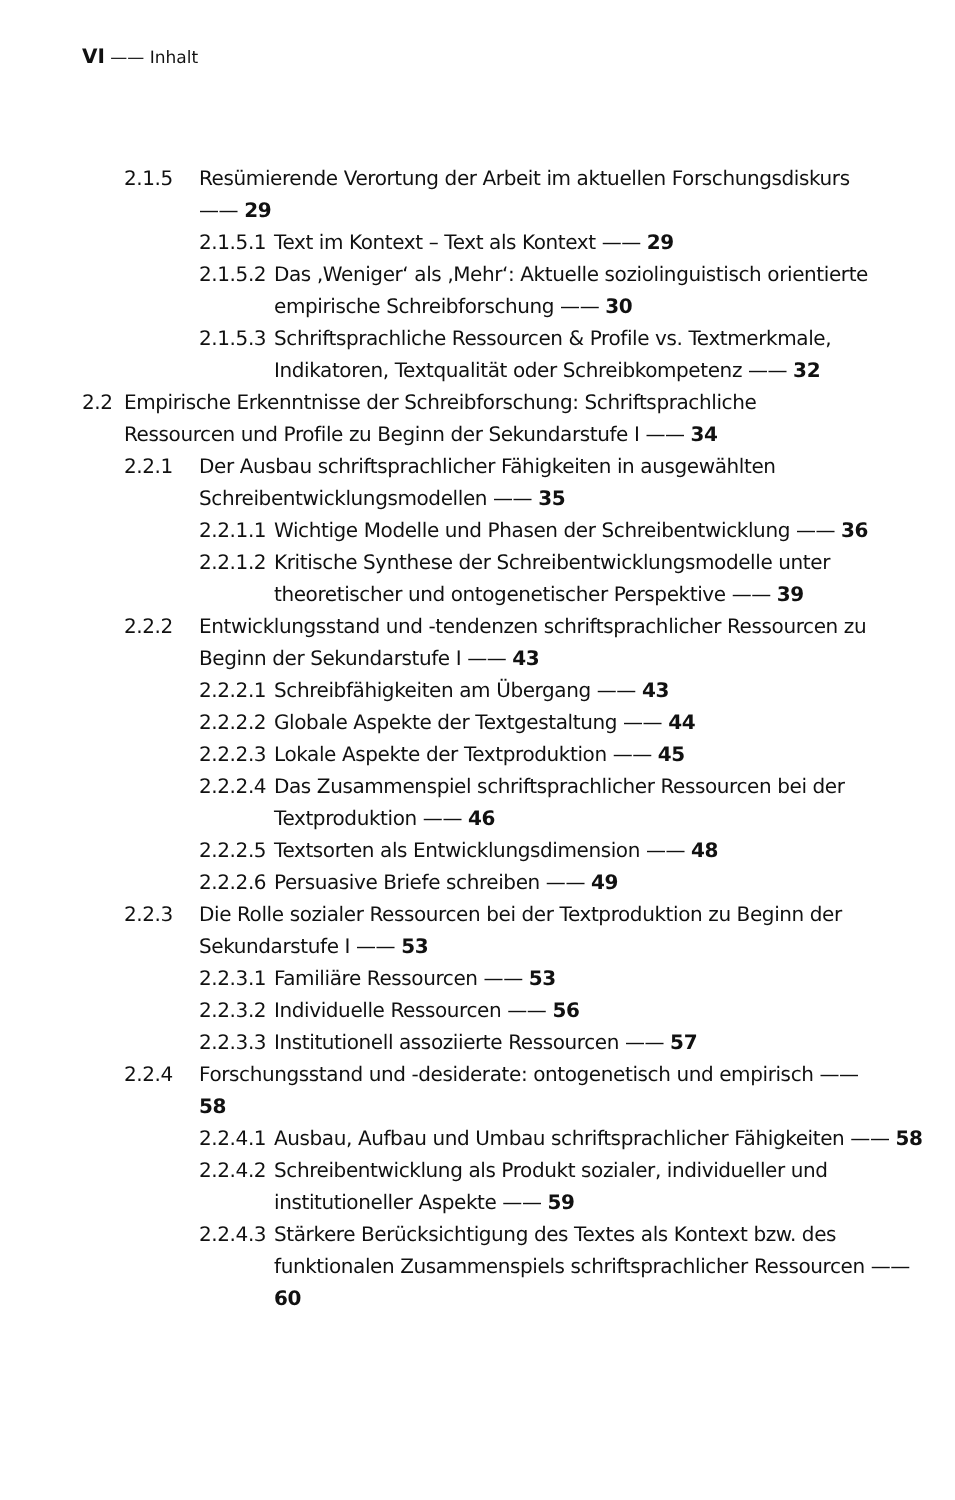VI —— Inhalt
2.1.5 Resümierende Verortung der Arbeit im aktuellen Forschungsdiskurs —— 29
2.1.5.1 Text im Kontext – Text als Kontext —— 29
2.1.5.2 Das ‚Weniger‘ als ‚Mehr‘: Aktuelle soziolinguistisch orientierte empirische Schreibforschung —— 30
2.1.5.3 Schriftsprachliche Ressourcen & Profile vs. Textmerkmale, Indikatoren, Textqualität oder Schreibkompetenz —— 32
2.2 Empirische Erkenntnisse der Schreibforschung: Schriftsprachliche Ressourcen und Profile zu Beginn der Sekundarstufe I —— 34
2.2.1 Der Ausbau schriftsprachlicher Fähigkeiten in ausgewählten Schreibentwicklungsmodellen —— 35
2.2.1.1 Wichtige Modelle und Phasen der Schreibentwicklung —— 36
2.2.1.2 Kritische Synthese der Schreibentwicklungsmodelle unter theoretischer und ontogenetischer Perspektive —— 39
2.2.2 Entwicklungsstand und -tendenzen schriftsprachlicher Ressourcen zu Beginn der Sekundarstufe I —— 43
2.2.2.1 Schreibfähigkeiten am Übergang —— 43
2.2.2.2 Globale Aspekte der Textgestaltung —— 44
2.2.2.3 Lokale Aspekte der Textproduktion —— 45
2.2.2.4 Das Zusammenspiel schriftsprachlicher Ressourcen bei der Textproduktion —— 46
2.2.2.5 Textsorten als Entwicklungsdimension —— 48
2.2.2.6 Persuasive Briefe schreiben —— 49
2.2.3 Die Rolle sozialer Ressourcen bei der Textproduktion zu Beginn der Sekundarstufe I —— 53
2.2.3.1 Familiäre Ressourcen —— 53
2.2.3.2 Individuelle Ressourcen —— 56
2.2.3.3 Institutionell assoziierte Ressourcen —— 57
2.2.4 Forschungsstand und -desiderate: ontogenetisch und empirisch —— 58
2.2.4.1 Ausbau, Aufbau und Umbau schriftsprachlicher Fähigkeiten —— 58
2.2.4.2 Schreibentwicklung als Produkt sozialer, individueller und institutioneller Aspekte —— 59
2.2.4.3 Stärkere Berücksichtigung des Textes als Kontext bzw. des funktionalen Zusammenspiels schriftsprachlicher Ressourcen —— 60